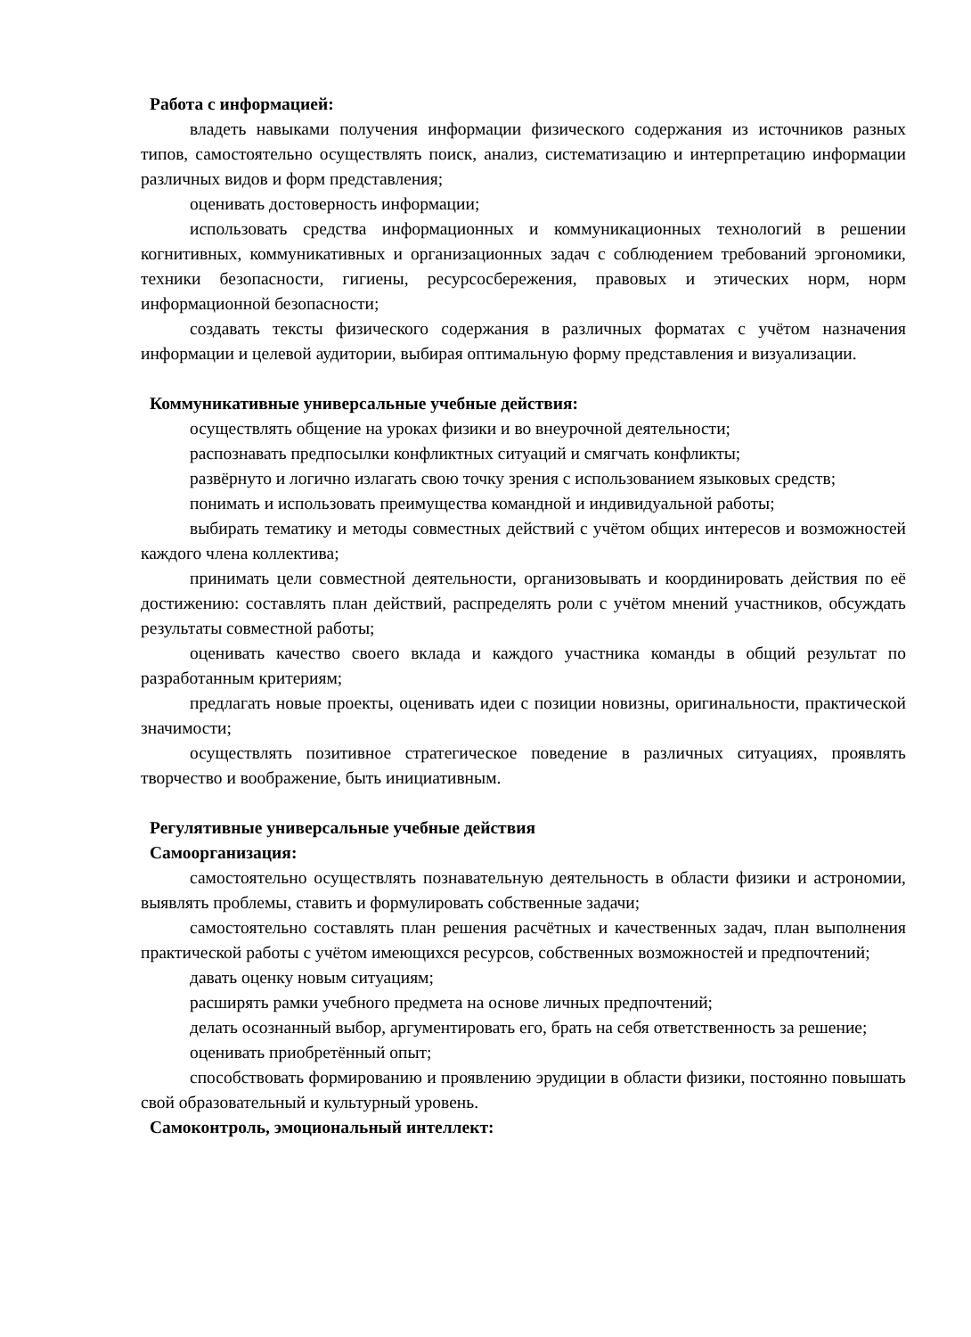Работа с информацией:
владеть навыками получения информации физического содержания из источников разных типов, самостоятельно осуществлять поиск, анализ, систематизацию и интерпретацию информации различных видов и форм представления;
оценивать достоверность информации;
использовать средства информационных и коммуникационных технологий в решении когнитивных, коммуникативных и организационных задач с соблюдением требований эргономики, техники безопасности, гигиены, ресурсосбережения, правовых и этических норм, норм информационной безопасности;
создавать тексты физического содержания в различных форматах с учётом назначения информации и целевой аудитории, выбирая оптимальную форму представления и визуализации.
Коммуникативные универсальные учебные действия:
осуществлять общение на уроках физики и во внеурочной деятельности;
распознавать предпосылки конфликтных ситуаций и смягчать конфликты;
развёрнуто и логично излагать свою точку зрения с использованием языковых средств;
понимать и использовать преимущества командной и индивидуальной работы;
выбирать тематику и методы совместных действий с учётом общих интересов и возможностей каждого члена коллектива;
принимать цели совместной деятельности, организовывать и координировать действия по её достижению: составлять план действий, распределять роли с учётом мнений участников, обсуждать результаты совместной работы;
оценивать качество своего вклада и каждого участника команды в общий результат по разработанным критериям;
предлагать новые проекты, оценивать идеи с позиции новизны, оригинальности, практической значимости;
осуществлять позитивное стратегическое поведение в различных ситуациях, проявлять творчество и воображение, быть инициативным.
Регулятивные универсальные учебные действия
Самоорганизация:
самостоятельно осуществлять познавательную деятельность в области физики и астрономии, выявлять проблемы, ставить и формулировать собственные задачи;
самостоятельно составлять план решения расчётных и качественных задач, план выполнения практической работы с учётом имеющихся ресурсов, собственных возможностей и предпочтений;
давать оценку новым ситуациям;
расширять рамки учебного предмета на основе личных предпочтений;
делать осознанный выбор, аргументировать его, брать на себя ответственность за решение;
оценивать приобретённый опыт;
способствовать формированию и проявлению эрудиции в области физики, постоянно повышать свой образовательный и культурный уровень.
Самоконтроль, эмоциональный интеллект: